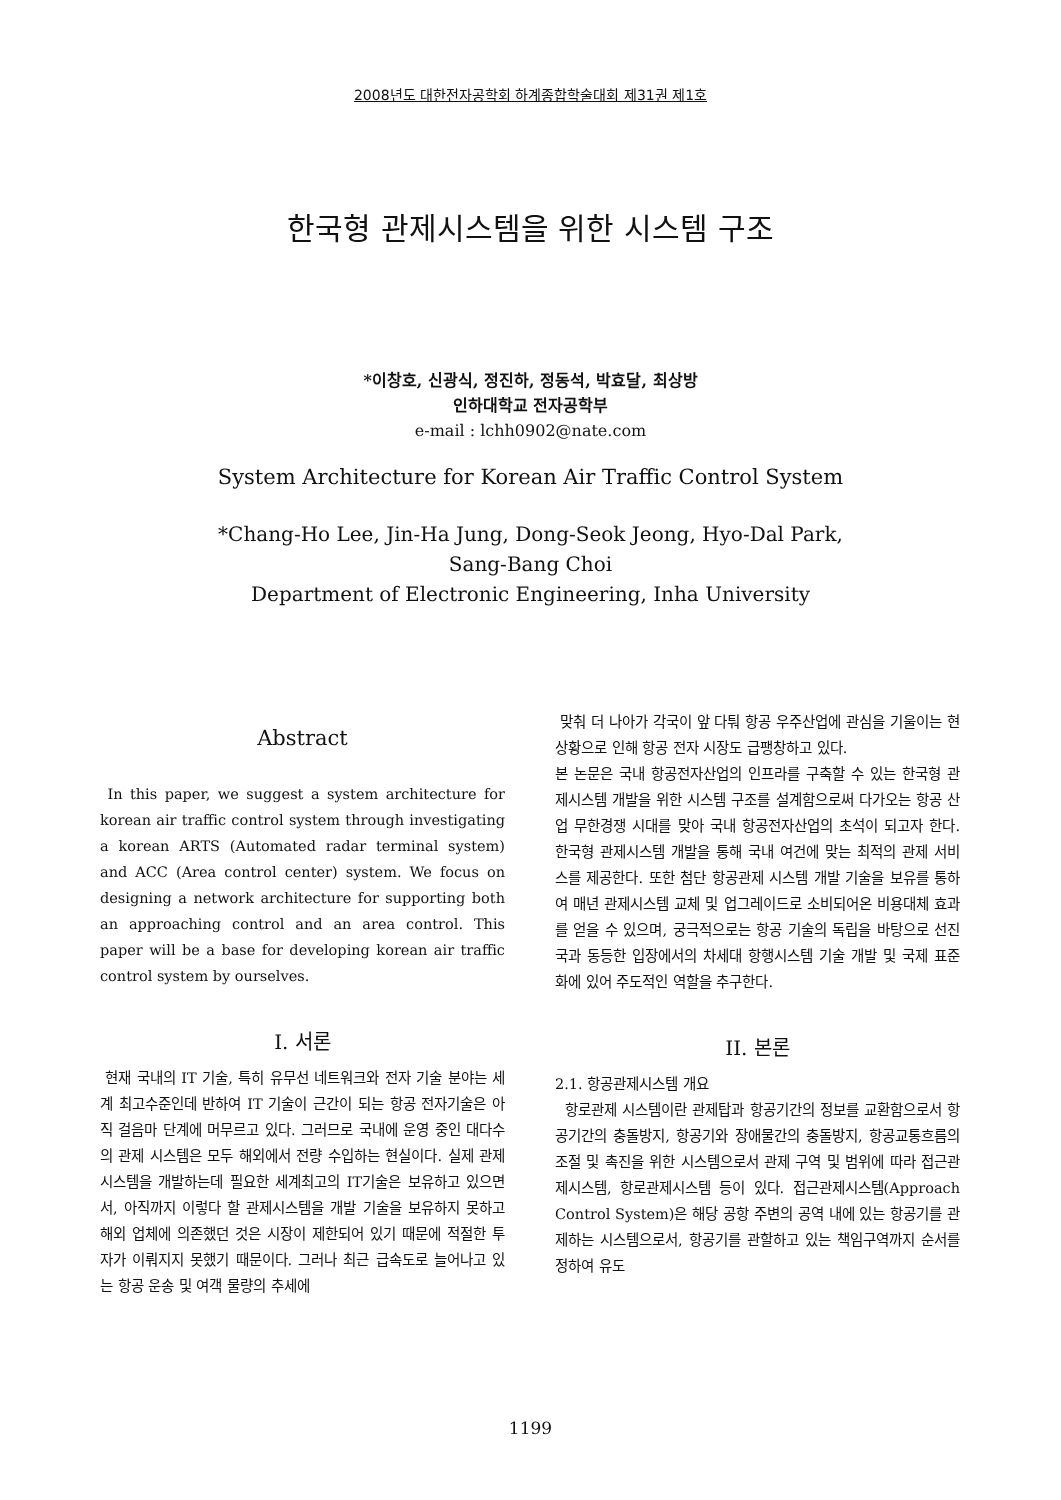2008년도 대한전자공학회 하계종합학술대회 제31권 제1호
한국형 관제시스템을 위한 시스템 구조
*이창호, 신광식, 정진하, 정동석, 박효달, 최상방
인하대학교 전자공학부
e-mail : lchh0902@nate.com
System Architecture for Korean Air Traffic Control System
*Chang-Ho Lee, Jin-Ha Jung, Dong-Seok Jeong, Hyo-Dal Park,
Sang-Bang Choi
Department of Electronic Engineering, Inha University
Abstract
In this paper, we suggest a system architecture for korean air traffic control system through investigating a korean ARTS (Automated radar terminal system) and ACC (Area control center) system. We focus on designing a network architecture for supporting both an approaching control and an area control. This paper will be a base for developing korean air traffic control system by ourselves.
I. 서론
현재 국내의 IT 기술, 특히 유무선 네트워크와 전자 기술 분야는 세계 최고수준인데 반하여 IT 기술이 근간이 되는 항공 전자기술은 아직 걸음마 단계에 머무르고 있다. 그러므로 국내에 운영 중인 대다수의 관제 시스템은 모두 해외에서 전량 수입하는 현실이다. 실제 관제시스템을 개발하는데 필요한 세계최고의 IT기술은 보유하고 있으면서, 아직까지 이렇다 할 관제시스템을 개발 기술을 보유하지 못하고 해외 업체에 의존했던 것은 시장이 제한되어 있기 때문에 적절한 투자가 이뤄지지 못했기 때문이다. 그러나 최근 급속도로 늘어나고 있는 항공 운송 및 여객 물량의 추세에
맞춰 더 나아가 각국이 앞 다퉈 항공 우주산업에 관심을 기울이는 현 상황으로 인해 항공 전자 시장도 급팽창하고 있다.
본 논문은 국내 항공전자산업의 인프라를 구축할 수 있는 한국형 관제시스템 개발을 위한 시스템 구조를 설계함으로써 다가오는 항공 산업 무한경쟁 시대를 맞아 국내 항공전자산업의 초석이 되고자 한다. 한국형 관제시스템 개발을 통해 국내 여건에 맞는 최적의 관제 서비스를 제공한다. 또한 첨단 항공관제 시스템 개발 기술을 보유를 통하여 매년 관제시스템 교체 및 업그레이드로 소비되어온 비용대체 효과를 얻을 수 있으며, 궁극적으로는 항공 기술의 독립을 바탕으로 선진국과 동등한 입장에서의 차세대 항행시스템 기술 개발 및 국제 표준화에 있어 주도적인 역할을 추구한다.
II. 본론
2.1. 항공관제시스템 개요
항로관제 시스템이란 관제탑과 항공기간의 정보를 교환함으로서 항공기간의 충돌방지, 항공기와 장애물간의 충돌방지, 항공교통흐름의 조절 및 촉진을 위한 시스템으로서 관제 구역 및 범위에 따라 접근관제시스템, 항로관제시스템 등이 있다. 접근관제시스템(Approach Control System)은 해당 공항 주변의 공역 내에 있는 항공기를 관제하는 시스템으로서, 항공기를 관할하고 있는 책임구역까지 순서를 정하여 유도
1199